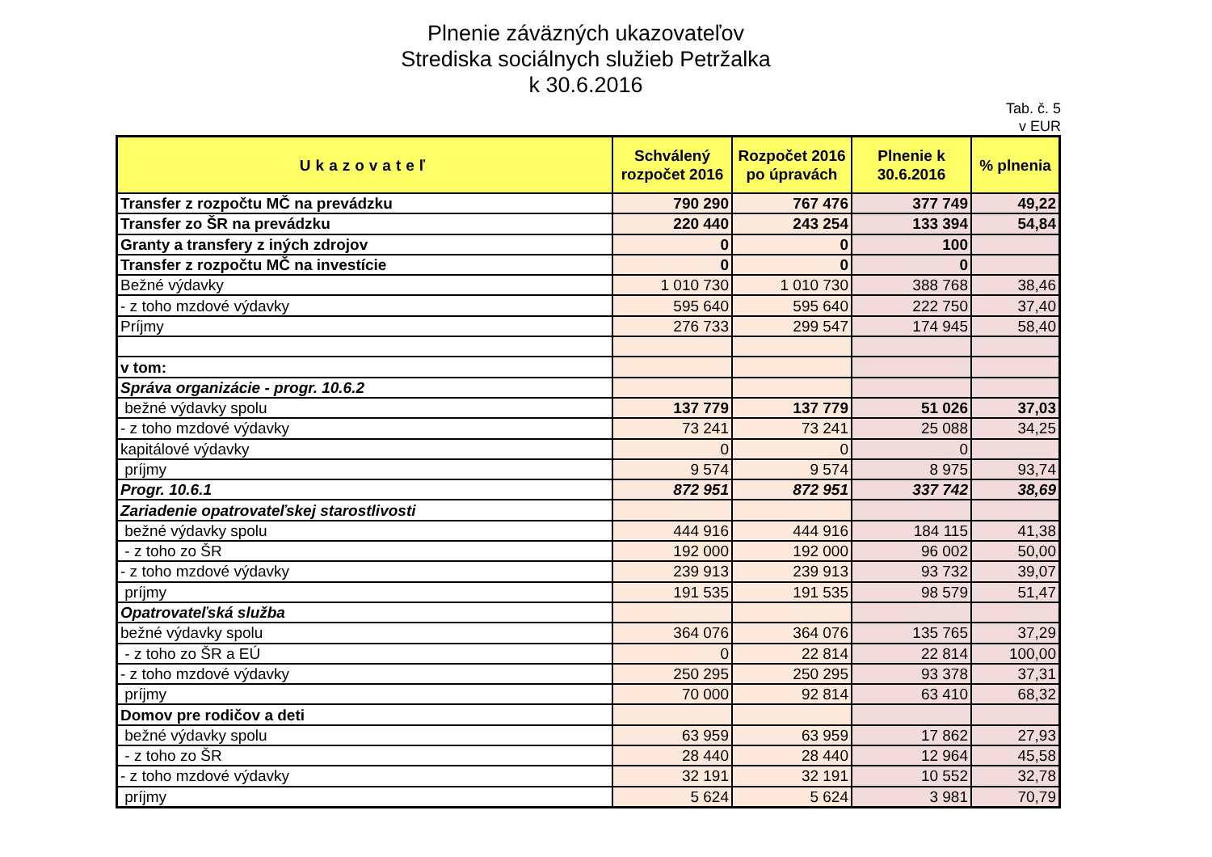Plnenie záväzných ukazovateľov
Strediska sociálnych služieb Petržalka
k 30.6.2016
Tab. č. 5
v EUR
| Ukazovateľ | Schválený rozpočet 2016 | Rozpočet 2016 po úpravách | Plnenie k 30.6.2016 | % plnenia |
| --- | --- | --- | --- | --- |
| Transfer z rozpočtu MČ na prevádzku | 790 290 | 767 476 | 377 749 | 49,22 |
| Transfer zo ŠR na prevádzku | 220 440 | 243 254 | 133 394 | 54,84 |
| Granty a transfery z iných zdrojov | 0 | 0 | 100 | |
| Transfer z rozpočtu MČ na investície | 0 | 0 | 0 | |
| Bežné výdavky | 1 010 730 | 1 010 730 | 388 768 | 38,46 |
| - z toho mzdové výdavky | 595 640 | 595 640 | 222 750 | 37,40 |
| Príjmy | 276 733 | 299 547 | 174 945 | 58,40 |
| v tom: | | | | |
| Správa organizácie - progr. 10.6.2 | | | | |
| bežné výdavky spolu | 137 779 | 137 779 | 51 026 | 37,03 |
| - z toho mzdové výdavky | 73 241 | 73 241 | 25 088 | 34,25 |
| kapitálové výdavky | 0 | 0 | 0 | |
| príjmy | 9 574 | 9 574 | 8 975 | 93,74 |
| Progr. 10.6.1 | 872 951 | 872 951 | 337 742 | 38,69 |
| Zariadenie opatrovateľskej starostlivosti | | | | |
| bežné výdavky spolu | 444 916 | 444 916 | 184 115 | 41,38 |
| - z toho zo ŠR | 192 000 | 192 000 | 96 002 | 50,00 |
| - z toho mzdové výdavky | 239 913 | 239 913 | 93 732 | 39,07 |
| príjmy | 191 535 | 191 535 | 98 579 | 51,47 |
| Opatrovateľská služba | | | | |
| bežné výdavky spolu | 364 076 | 364 076 | 135 765 | 37,29 |
| - z toho zo ŠR a EÚ | 0 | 22 814 | 22 814 | 100,00 |
| - z toho mzdové výdavky | 250 295 | 250 295 | 93 378 | 37,31 |
| príjmy | 70 000 | 92 814 | 63 410 | 68,32 |
| Domov pre rodičov a deti | | | | |
| bežné výdavky spolu | 63 959 | 63 959 | 17 862 | 27,93 |
| - z toho zo ŠR | 28 440 | 28 440 | 12 964 | 45,58 |
| - z toho mzdové výdavky | 32 191 | 32 191 | 10 552 | 32,78 |
| príjmy | 5 624 | 5 624 | 3 981 | 70,79 |